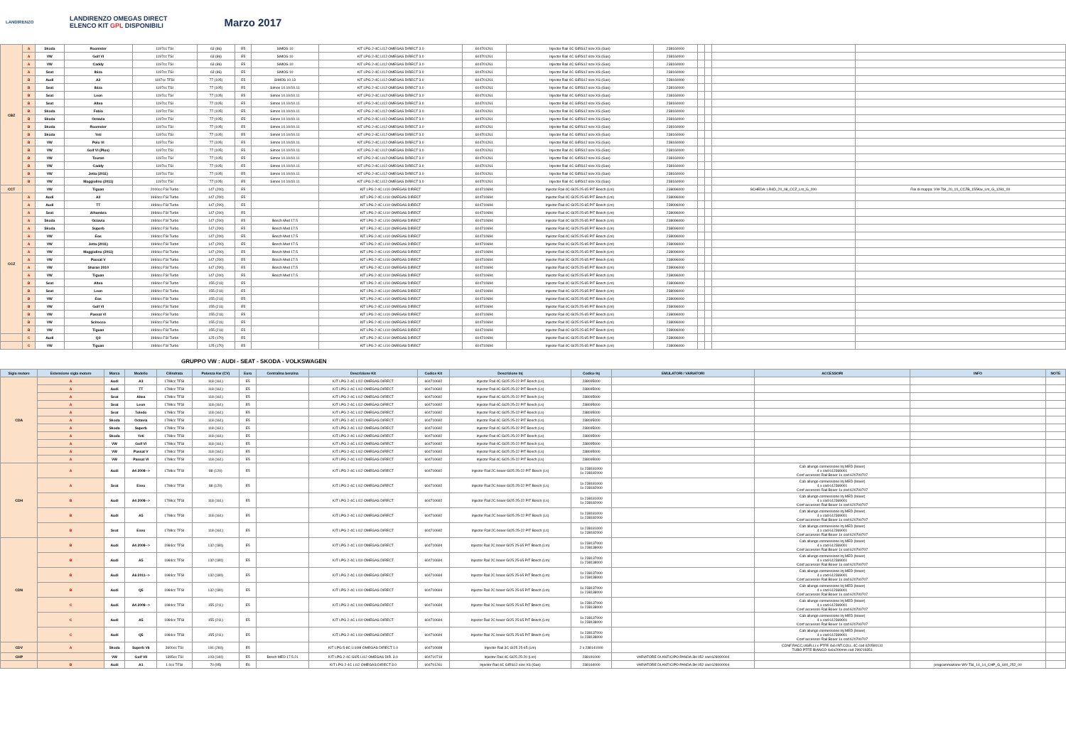LANDIRENZO
LANDIRENZO OMEGAS DIRECT
ELENCO KIT GPL DISPONIBILI
Marzo 2017
| CBZ | A | Skoda | Roomster | 1197cc TSI | 63 (86) | E5 | SIMOS 10 | KIT LPG 2-4C LI12 OMEGAS DIRECT 3.0 | 604701261 | Injector Rail 4C GIRS12 size XS (Gas) | 238160000 | | | | |
| | A | VW | Golf VI | 1197cc TSI | 63 (86) | E5 | SIMOS 10 | KIT LPG 2-4C LI12 OMEGAS DIRECT 3.0 | 604701261 | Injector Rail 4C GIRS12 size XS (Gas) | 238160000 | | | | |
| | A | VW | Caddy | 1197cc TSI | 63 (86) | E5 | SIMOS 10 | KIT LPG 2-4C LI12 OMEGAS DIRECT 3.0 | 604701261 | Injector Rail 4C GIRS12 size XS (Gas) | 238160000 | | | | |
| | A | Seat | Ibiza | 1197cc TSI | 63 (86) | E5 | SIMOS 10 | KIT LPG 2-4C LI12 OMEGAS DIRECT 3.0 | 604701261 | Injector Rail 4C GIRS12 size XS (Gas) | 238160000 | | | | |
| | B | Audi | A3 | 1197cc TFSI | 77 (105) | E5 | SIMOS 10.13 | KIT LPG 2-4C LI12 OMEGAS DIRECT 3.0 | 604701261 | Injector Rail 4C GIRS12 size XS (Gas) | 238160000 | | | | |
| | B | Seat | Ibiza | 1197cc TSI | 77 (105) | E5 | Simos 10.10/10.11 | KIT LPG 2-4C LI12 OMEGAS DIRECT 3.0 | 604701261 | Injector Rail 4C GIRS12 size XS (Gas) | 238160000 | | | | |
| | B | Seat | Leon | 1197cc TSI | 77 (105) | E5 | Simos 10.10/10.11 | KIT LPG 2-4C LI12 OMEGAS DIRECT 3.0 | 604701261 | Injector Rail 4C GIRS12 size XS (Gas) | 238160000 | | | | |
| | B | Seat | Altea | 1197cc TSI | 77 (105) | E5 | Simos 10.10/10.11 | KIT LPG 2-4C LI12 OMEGAS DIRECT 3.0 | 604701261 | Injector Rail 4C GIRS12 size XS (Gas) | 238160000 | | | | |
| | B | Skoda | Fabia | 1197cc TSI | 77 (105) | E5 | Simos 10.10/10.11 | KIT LPG 2-4C LI12 OMEGAS DIRECT 3.0 | 604701261 | Injector Rail 4C GIRS12 size XS (Gas) | 238160000 | | | | |
| | B | Skoda | Octavia | 1197cc TSI | 77 (105) | E5 | Simos 10.10/10.11 | KIT LPG 2-4C LI12 OMEGAS DIRECT 3.0 | 604701261 | Injector Rail 4C GIRS12 size XS (Gas) | 238160000 | | | | |
| | B | Skoda | Roomster | 1197cc TSI | 77 (105) | E5 | Simos 10.10/10.11 | KIT LPG 2-4C LI12 OMEGAS DIRECT 3.0 | 604701261 | Injector Rail 4C GIRS12 size XS (Gas) | 238160000 | | | | |
| | B | Skoda | Yeti | 1197cc TSI | 77 (105) | E5 | Simos 10.10/10.11 | KIT LPG 2-4C LI12 OMEGAS DIRECT 3.0 | 604701261 | Injector Rail 4C GIRS12 size XS (Gas) | 238160000 | | | | |
| | B | VW | Polo VI | 1197cc TSI | 77 (105) | E5 | Simos 10.10/10.11 | KIT LPG 2-4C LI12 OMEGAS DIRECT 3.0 | 604701261 | Injector Rail 4C GIRS12 size XS (Gas) | 238160000 | | | | |
| | B | VW | Golf VI (Plus) | 1197cc TSI | 77 (105) | E5 | Simos 10.10/10.11 | KIT LPG 2-4C LI12 OMEGAS DIRECT 3.0 | 604701261 | Injector Rail 4C GIRS12 size XS (Gas) | 238160000 | | | | |
| | B | VW | Touran | 1197cc TSI | 77 (105) | E5 | Simos 10.10/10.11 | KIT LPG 2-4C LI12 OMEGAS DIRECT 3.0 | 604701261 | Injector Rail 4C GIRS12 size XS (Gas) | 238160000 | | | | |
| | B | VW | Caddy | 1197cc TSI | 77 (105) | E5 | Simos 10.10/10.11 | KIT LPG 2-4C LI12 OMEGAS DIRECT 3.0 | 604701261 | Injector Rail 4C GIRS12 size XS (Gas) | 238160000 | | | | |
| | B | VW | Jetta (2011) | 1197cc TSI | 77 (105) | E5 | Simos 10.10/10.11 | KIT LPG 2-4C LI12 OMEGAS DIRECT 3.0 | 604701261 | Injector Rail 4C GIRS12 size XS (Gas) | 238160000 | | | | |
| | B | VW | Maggiolino (2011) | 1197cc TSI | 77 (105) | E5 | Simos 10.10/10.11 | KIT LPG 2-4C LI12 OMEGAS DIRECT 3.0 | 604701261 | Injector Rail 4C GIRS12 size XS (Gas) | 238160000 | | | | |
| CCT | | VW | Tiguan | 2000cc FSI Turbo | 147 (200) | E5 | | KIT LPG 2-4C LI10 OMEGAS DIRECT | 604710694 | Injector Rail 4C GI25 25-65 P/T Bosch (Lm) | 238096000 | | | SCHEDA: LRéD_20_08_CCZ_Lm_G_000 | File di mappa: VW-TSI_20_10_CCZB_155Kw_Lm_G_1281_00 |
| CCZ | A | Audi | A3 | 1984cc FSI Turbo | 147 (200) | E5 | | KIT LPG 2-4C LI10 OMEGAS DIRECT | 604710694 | Injector Rail 4C GI25 25-65 P/T Bosch (Lm) | 238096000 | | | | |
| | A | Audi | TT | 1984cc FSI Turbo | 147 (200) | E5 | | KIT LPG 2-4C LI10 OMEGAS DIRECT | 604710694 | Injector Rail 4C GI25 25-65 P/T Bosch (Lm) | 238096000 | | | | |
| | A | Seat | Alhambra | 1984cc FSI Turbo | 147 (200) | E5 | | KIT LPG 2-4C LI10 OMEGAS DIRECT | 604710694 | Injector Rail 4C GI25 25-65 P/T Bosch (Lm) | 238096000 | | | | |
| | A | Skoda | Octavia | 1984cc FSI Turbo | 147 (200) | E5 | Bosch Med 17.5 | KIT LPG 2-4C LI10 OMEGAS DIRECT | 604710694 | Injector Rail 4C GI25 25-65 P/T Bosch (Lm) | 238096000 | | | | |
| | A | Skoda | Superb | 1984cc FSI Turbo | 147 (200) | E5 | Bosch Med 17.5 | KIT LPG 2-4C LI10 OMEGAS DIRECT | 604710694 | Injector Rail 4C GI25 25-65 P/T Bosch (Lm) | 238096000 | | | | |
| | A | VW | Eos | 1984cc FSI Turbo | 147 (200) | E5 | Bosch Med 17.5 | KIT LPG 2-4C LI10 OMEGAS DIRECT | 604710694 | Injector Rail 4C GI25 25-65 P/T Bosch (Lm) | 238096000 | | | | |
| | A | VW | Jetta (2011) | 1984cc FSI Turbo | 147 (200) | E5 | Bosch Med 17.5 | KIT LPG 2-4C LI10 OMEGAS DIRECT | 604710694 | Injector Rail 4C GI25 25-65 P/T Bosch (Lm) | 238096000 | | | | |
| | A | VW | Maggiolino (2011) | 1984cc FSI Turbo | 147 (200) | E5 | Bosch Med 17.5 | KIT LPG 2-4C LI10 OMEGAS DIRECT | 604710694 | Injector Rail 4C GI25 25-65 P/T Bosch (Lm) | 238096000 | | | | |
| | A | VW | Passat V | 1984cc FSI Turbo | 147 (200) | E5 | Bosch Med 17.5 | KIT LPG 2-4C LI10 OMEGAS DIRECT | 604710694 | Injector Rail 4C GI25 25-65 P/T Bosch (Lm) | 238096000 | | | | |
| | A | VW | Sharan 2010 | 1984cc FSI Turbo | 147 (200) | E5 | Bosch Med 17.5 | KIT LPG 2-4C LI10 OMEGAS DIRECT | 604710694 | Injector Rail 4C GI25 25-65 P/T Bosch (Lm) | 238096000 | | | | |
| | A | VW | Tiguan | 1984cc FSI Turbo | 147 (200) | E5 | Bosch Med 17.5 | KIT LPG 2-4C LI10 OMEGAS DIRECT | 604710694 | Injector Rail 4C GI25 25-65 P/T Bosch (Lm) | 238096000 | | | | |
| | B | Seat | Altea | 1984cc FSI Turbo | 155 (211) | E5 | | KIT LPG 2-4C LI10 OMEGAS DIRECT | 604710694 | Injector Rail 4C GI25 25-65 P/T Bosch (Lm) | 238096000 | | | | |
| | B | Seat | Leon | 1984cc FSI Turbo | 155 (211) | E5 | | KIT LPG 2-4C LI10 OMEGAS DIRECT | 604710694 | Injector Rail 4C GI25 25-65 P/T Bosch (Lm) | 238096000 | | | | |
| | B | VW | Eos | 1984cc FSI Turbo | 155 (211) | E5 | | KIT LPG 2-4C LI10 OMEGAS DIRECT | 604710694 | Injector Rail 4C GI25 25-65 P/T Bosch (Lm) | 238096000 | | | | |
| | B | VW | Golf VI | 1984cc FSI Turbo | 155 (211) | E5 | | KIT LPG 2-4C LI10 OMEGAS DIRECT | 604710694 | Injector Rail 4C GI25 25-65 P/T Bosch (Lm) | 238096000 | | | | |
| | B | VW | Passat VI | 1984cc FSI Turbo | 155 (211) | E5 | | KIT LPG 2-4C LI10 OMEGAS DIRECT | 604710694 | Injector Rail 4C GI25 25-65 P/T Bosch (Lm) | 238096000 | | | | |
| | B | VW | Scirocco | 1984cc FSI Turbo | 155 (211) | E5 | | KIT LPG 2-4C LI10 OMEGAS DIRECT | 604710694 | Injector Rail 4C GI25 25-65 P/T Bosch (Lm) | 238096000 | | | | |
| | B | VW | Tiguan | 1984cc FSI Turbo | 155 (211) | E5 | | KIT LPG 2-4C LI10 OMEGAS DIRECT | 604710694 | Injector Rail 4C GI25 25-65 P/T Bosch (Lm) | 238096000 | | | | |
| | C | Audi | Q3 | 1984cc FSI Turbo | 125 (170) | E5 | | KIT LPG 2-4C LI10 OMEGAS DIRECT | 604710694 | Injector Rail 4C GI25 25-65 P/T Bosch (Lm) | 238096000 | | | | |
| | C | VW | Tiguan | 1984cc FSI Turbo | 125 (170) | E5 | | KIT LPG 2-4C LI10 OMEGAS DIRECT | 604710694 | Injector Rail 4C GI25 25-65 P/T Bosch (Lm) | 238096000 | | | | |
GRUPPO VW : AUDI - SEAT - SKODA - VOLKSWAGEN
| Sigla motore | Estensione sigla motore | Marca | Modello | Cilindrata | Potenza Kw (CV) | Euro | Centralina benzina | Descrizione Kit | Codice Kit | Descrizione Inj | Codice Inj | EMULATORI / VARIATORI | ACCESSORI | INFO | NOTE |
| --- | --- | --- | --- | --- | --- | --- | --- | --- | --- | --- | --- | --- | --- | --- | --- |
| CDA | A | Audi | A3 | 1798cc TFSI | 118 (161) | E5 | | KIT LPG 2-4C LI12 OMEGAS DIRECT | 604710692 | Injector Rail 4C GI25 25-22 P/T Bosch (Ls) | 238095000 | | | | |
| | A | Audi | TT | 1798cc TFSI | 118 (161) | E5 | | KIT LPG 2-4C LI12 OMEGAS DIRECT | 604710692 | Injector Rail 4C GI25 25-22 P/T Bosch (Ls) | 238095000 | | | | |
| | A | Seat | Altea | 1798cc TFSI | 118 (161) | E5 | | KIT LPG 2-4C LI12 OMEGAS DIRECT | 604710692 | Injector Rail 4C GI25 25-22 P/T Bosch (Ls) | 238095000 | | | | |
| | A | Seat | Leon | 1798cc TFSI | 118 (161) | E5 | | KIT LPG 2-4C LI12 OMEGAS DIRECT | 604710692 | Injector Rail 4C GI25 25-22 P/T Bosch (Ls) | 238095000 | | | | |
| | A | Seat | Toledo | 1798cc TFSI | 118 (161) | E5 | | KIT LPG 2-4C LI12 OMEGAS DIRECT | 604710692 | Injector Rail 4C GI25 25-22 P/T Bosch (Ls) | 238095000 | | | | |
| | A | Skoda | Octavia | 1798cc TFSI | 118 (161) | E5 | | KIT LPG 2-4C LI12 OMEGAS DIRECT | 604710692 | Injector Rail 4C GI25 25-22 P/T Bosch (Ls) | 238095000 | | | | |
| | A | Skoda | Superb | 1798cc TFSI | 118 (161) | E5 | | KIT LPG 2-4C LI12 OMEGAS DIRECT | 604710692 | Injector Rail 4C GI25 25-22 P/T Bosch (Ls) | 238095000 | | | | |
| | A | Skoda | Yeti | 1798cc TFSI | 118 (161) | E5 | | KIT LPG 2-4C LI12 OMEGAS DIRECT | 604710692 | Injector Rail 4C GI25 25-22 P/T Bosch (Ls) | 238095000 | | | | |
| | A | VW | Golf VI | 1798cc TFSI | 118 (161) | E5 | | KIT LPG 2-4C LI12 OMEGAS DIRECT | 604710692 | Injector Rail 4C GI25 25-22 P/T Bosch (Ls) | 238095000 | | | | |
| | A | VW | Passat V | 1798cc TFSI | 118 (161) | E5 | | KIT LPG 2-4C LI12 OMEGAS DIRECT | 604710692 | Injector Rail 4C GI25 25-22 P/T Bosch (Ls) | 238095000 | | | | |
| | A | VW | Passat VI | 1798cc TFSI | 118 (161) | E5 | | KIT LPG 2-4C LI12 OMEGAS DIRECT | 604710692 | Injector Rail 4C GI25 25-22 P/T Bosch (Ls) | 238095000 | | | | |
| CDH | A | Audi | A4 2008--> | 1798cc TFSI | 88 (120) | E5 | | KIT LPG 2-4C LI12 OMEGAS DIRECT | 604710692 | Injector Rail 2C boxer GI25 25-22 P/T Bosch (Ls) | 1x 238181000 1x 238182000 | | Cab allungo connessione Inj MED (boxer) 4 x cod 612369001 Conf accessori Rail Boxer 1x cod 620700707 | | |
| | A | Seat | Exeo | 1798cc TFSI | 88 (120) | E5 | | KIT LPG 2-4C LI12 OMEGAS DIRECT | 604710692 | Injector Rail 2C boxer GI25 25-22 P/T Bosch (Ls) | 1x 238181000 1x 238182000 | | Cab allungo connessione Inj MED (boxer) 4 x cod 612369001 Conf accessori Rail Boxer 1x cod 620700707 | | |
| | B | Audi | A4 2008--> | 1798cc TFSI | 118 (161) | E5 | | KIT LPG 2-4C LI12 OMEGAS DIRECT | 604710692 | Injector Rail 2C boxer GI25 25-22 P/T Bosch (Ls) | 1x 238181000 1x 238182000 | | Cab allungo connessione Inj MED (boxer) 4 x cod 612369001 Conf accessori Rail Boxer 1x cod 620700707 | | |
| | B | Audi | A5 | 1798cc TFSI | 118 (161) | E5 | | KIT LPG 2-4C LI12 OMEGAS DIRECT | 604710692 | Injector Rail 2C boxer GI25 25-22 P/T Bosch (Ls) | 1x 238181000 1x 238182000 | | Cab allungo connessione Inj MED (boxer) 4 x cod 612369001 Conf accessori Rail Boxer 1x cod 620700707 | | |
| | B | Seat | Exeo | 1798cc TFSI | 118 (161) | E5 | | KIT LPG 2-4C LI12 OMEGAS DIRECT | 604710692 | Injector Rail 2C boxer GI25 25-22 P/T Bosch (Ls) | 1x 238181000 1x 238182000 | | Cab allungo connessione Inj MED (boxer) 4 x cod 612369001 Conf accessori Rail Boxer 1x cod 620700707 | | |
| CDN | B | Audi | A4 2008--> | 1984cc TFSI | 132 (180) | E5 | | KIT LPG 2-4C LI10 OMEGAS DIRECT | 604710694 | Injector Rail 2C boxer GI25 25-65 P/T Bosch (Lm) | 1x 238137000 1x 238138000 | | Cab allungo connessione Inj MED (boxer) 4 x cod 612369001 Conf accessori Rail Boxer 1x cod 620700707 | | |
| | B | Audi | A5 | 1984cc TFSI | 132 (180) | E5 | | KIT LPG 2-4C LI10 OMEGAS DIRECT | 604710694 | Injector Rail 2C boxer GI25 25-65 P/T Bosch (Lm) | 1x 238137000 1x 238138000 | | Cab allungo connessione Inj MED (boxer) 4 x cod 612369001 Conf accessori Rail Boxer 1x cod 620700707 | | |
| | B | Audi | A6 2011--> | 1984cc TFSI | 132 (180) | E5 | | KIT LPG 2-4C LI10 OMEGAS DIRECT | 604710694 | Injector Rail 2C boxer GI25 25-65 P/T Bosch (Lm) | 1x 238137000 1x 238138000 | | Cab allungo connessione Inj MED (boxer) 4 x cod 612369001 Conf accessori Rail Boxer 1x cod 620700707 | | |
| | B | Audi | Q5 | 1984cc TFSI | 132 (180) | E5 | | KIT LPG 2-4C LI10 OMEGAS DIRECT | 604710694 | Injector Rail 2C boxer GI25 25-65 P/T Bosch (Lm) | 1x 238137000 1x 238138000 | | Cab allungo connessione Inj MED (boxer) 4 x cod 612369001 Conf accessori Rail Boxer 1x cod 620700707 | | |
| | C | Audi | A4 2008--> | 1984cc TFSI | 155 (211) | E5 | | KIT LPG 2-4C LI10 OMEGAS DIRECT | 604710694 | Injector Rail 2C boxer GI25 25-65 P/T Bosch (Lm) | 1x 238137000 1x 238138000 | | Cab allungo connessione Inj MED (boxer) 4 x cod 612369001 Conf accessori Rail Boxer 1x cod 620700707 | | |
| | C | Audi | A5 | 1984cc TFSI | 155 (211) | E5 | | KIT LPG 2-4C LI10 OMEGAS DIRECT | 604710694 | Injector Rail 2C boxer GI25 25-65 P/T Bosch (Lm) | 1x 238137000 1x 238138000 | | Cab allungo connessione Inj MED (boxer) 4 x cod 612369001 Conf accessori Rail Boxer 1x cod 620700707 | | |
| | C | Audi | Q5 | 1984cc TFSI | 155 (211) | E5 | | KIT LPG 2-4C LI10 OMEGAS DIRECT | 604710694 | Injector Rail 2C boxer GI25 25-65 P/T Bosch (Lm) | 1x 238137000 1x 238138000 | | Cab allungo connessione Inj MED (boxer) 4 x cod 612369001 Conf accessori Rail Boxer 1x cod 620700707 | | |
| CDV | A | Skoda | Superb V6 | 3600cc TSI | 191 (260) | E5 | | KIT LPG 5-8C LI10M OMEGAS DIRECT 1.0 | 604710698 | Injector Rail 3C GI25 25-65 (Lm) | 2 x 238141000 | | CONF.RACC.UGELLI x PTFE 4x6 INT.COLL.4C cod 620590110 TUBO PTFE BIANCO 4x6x200mm cod 299219351 | | |
| CHP | | VW | Golf VII | 1395cc TSI | 103 (140) | E5 | Bosch MED 17.5.21 | KIT LPG 2-4C GI25 LI12 OMEGAS DIR. 3.0 | 604710719 | Injector Rail 4C GI25 25-20 (Lss) | 238191000 | VARIATORE DI ANTICIPO PANDA 3H 052 cod 628000004 | | | |
| | B | Audi | A1 | 1.0cc TFSI | 70 (95) | E6 | | KIT LPG 2-4C LI12 OMEGAS DIRECT 3.0 | 604701261 | Injector Rail 4C GIRS12 size XS (Gas) | 238164000 | VARIATORE DI ANTICIPO PANDA 3H 052 cod 628000004 | | programmazione WV-TSI_14_14_CHP_G_600_252_00 | |